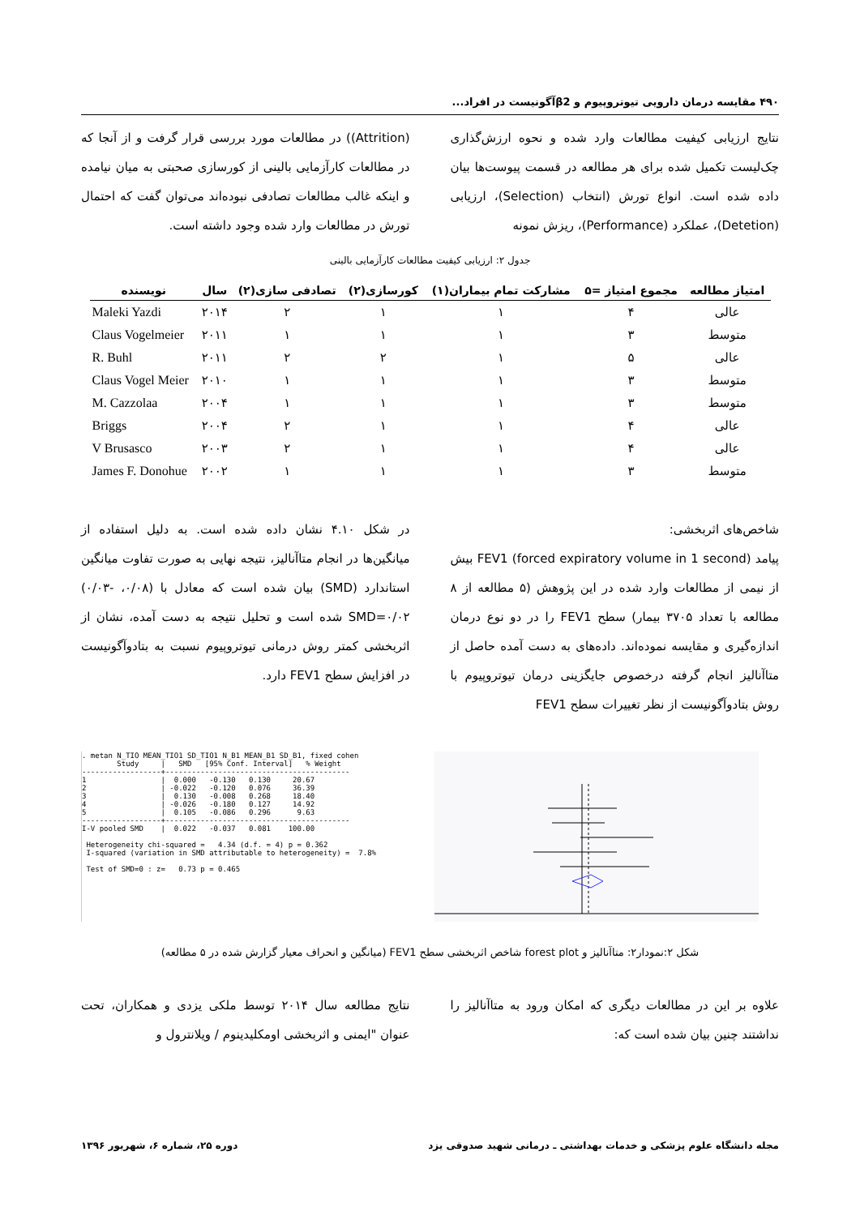۴۹۰ مقایسه درمان دارویی تیوتروپیوم و β2آگونیست در افراد...
نتایج ارزیابی کیفیت مطالعات وارد شده و نحوه ارزش‌گذاری چک‌لیست تکمیل شده برای هر مطالعه در قسمت پیوست‌ها بیان داده شده است. انواع تورش (انتخاب (Selection)، ارزیابی (Detetion)، عملکرد (Performance)، ریزش نمونه
(Attrition)) در مطالعات مورد بررسی قرار گرفت و از آنجا که در مطالعات کارآزمایی بالینی از کورسازی صحبتی به میان نیامده و اینکه غالب مطالعات تصادفی نبوده‌اند می‌توان گفت که احتمال تورش در مطالعات وارد شده وجود داشته است.
جدول ۲: ارزیابی کیفیت مطالعات کارآزمایی بالینی
| امتیاز مطالعه | مجموع امتیاز =۵ | مشارکت تمام بیماران(۱) | کورسازی(۲) | تصادفی سازی(۲) | سال | نویسنده |
| --- | --- | --- | --- | --- | --- | --- |
| عالی | ۴ | ۱ | ۱ | ۲ | ۲۰۱۴ | Maleki Yazdi |
| متوسط | ۳ | ۱ | ۱ | ۱ | ۲۰۱۱ | Claus Vogelmeier |
| عالی | ۵ | ۱ | ۲ | ۲ | ۲۰۱۱ | R. Buhl |
| متوسط | ۳ | ۱ | ۱ | ۱ | ۲۰۱۰ | Claus Vogel Meier |
| متوسط | ۳ | ۱ | ۱ | ۱ | ۲۰۰۴ | M. Cazzolaa |
| عالی | ۴ | ۱ | ۱ | ۲ | ۲۰۰۴ | Briggs |
| عالی | ۴ | ۱ | ۱ | ۲ | ۲۰۰۳ | V Brusasco |
| متوسط | ۳ | ۱ | ۱ | ۱ | ۲۰۰۲ | James F. Donohue |
شاخص‌های اثربخشی:
پیامد FEV1 (forced expiratory volume in 1 second) بیش از نیمی از مطالعات وارد شده در این پژوهش (۵ مطالعه از ۸ مطالعه با تعداد ۳۷۰۵ بیمار) سطح FEV1 را در دو نوع درمان اندازه‌گیری و مقایسه نموده‌اند. داده‌های به دست آمده حاصل از متاآنالیز انجام گرفته درخصوص جایگزینی درمان تیوتروپیوم با روش بتادوآگونیست از نظر تغییرات سطح FEV1
در شکل ۴.۱۰ نشان داده شده است. به دلیل استفاده از میانگین‌ها در انجام متاآنالیز، نتیجه نهایی به صورت تفاوت میانگین استاندارد (SMD) بیان شده است که معادل با (۰/۰۸، -۰/۰۳) SMD=۰/۰۲ شده است و تحلیل نتیجه به دست آمده، نشان از اثربخشی کمتر روش درمانی تیوتروپیوم نسبت به بتادوآگونیست در افزایش سطح FEV1 دارد.
. metan N_TIO MEAN_TIO1 SD_TIO1 N_B1 MEAN_B1 SD_B1, fixed cohen
        Study     |   SMD   [95% Conf. Interval]   % Weight
------------------+------------------------------------------
1                 |  0.000   -0.130   0.130     20.67
2                 | -0.022   -0.120   0.076     36.39
3                 |  0.130   -0.008   0.268     18.40
4                 | -0.026   -0.180   0.127     14.92
5                 |  0.105   -0.086   0.296      9.63
------------------+------------------------------------------
I-V pooled SMD    |  0.022   -0.037   0.081    100.00

 Heterogeneity chi-squared =   4.34 (d.f. = 4) p = 0.362
 I-squared (variation in SMD attributable to heterogeneity) =  7.8%

 Test of SMD=0 : z=   0.73 p = 0.465
شکل ۲:نمودار۲: متاآنالیز و forest plot شاخص اثربخشی سطح FEV1 (میانگین و انحراف معیار گزارش شده در ۵ مطالعه)
علاوه بر این در مطالعات دیگری که امکان ورود به متاآنالیز را نداشتند چنین بیان شده است که:
نتایج مطالعه سال ۲۰۱۴ توسط ملکی یزدی و همکاران، تحت عنوان "ایمنی و اثربخشی اومکلیدینوم / ویلانترول و
مجله دانشگاه علوم پزشکی و خدمات بهداشتی ـ درمانی شهید صدوقی یزد دوره ۲۵، شماره ۶، شهریور ۱۳۹۶